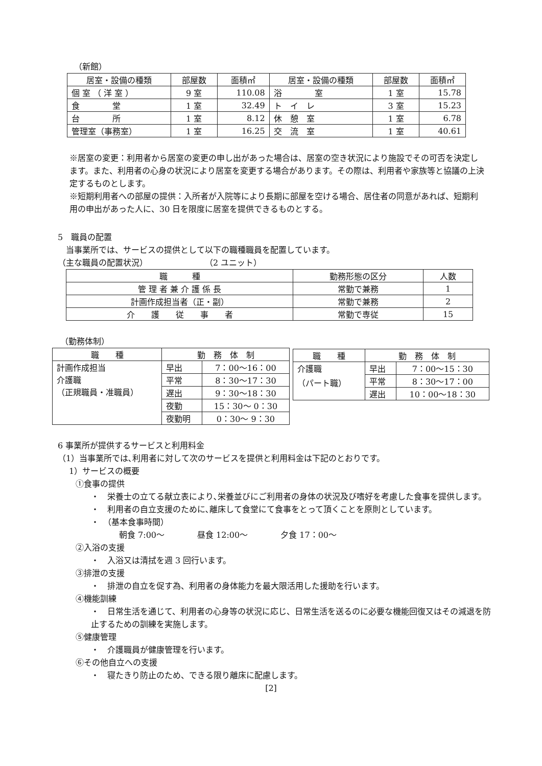（新館）
| 居室・設備の種類 | 部屋数 | 面積㎡ | 居室・設備の種類 | 部屋数 | 面積㎡ |
| --- | --- | --- | --- | --- | --- |
| 個 室 （ 洋 室 ） | 9 室 | 110.08 | 浴 室 | 1 室 | 15.78 |
| 食 堂 | 1 室 | 32.49 | ト イ レ | 3 室 | 15.23 |
| 台 所 | 1 室 | 8.12 | 休 憩 室 | 1 室 | 6.78 |
| 管理室（事務室） | 1 室 | 16.25 | 交 流 室 | 1 室 | 40.61 |
※居室の変更：利用者から居室の変更の申し出があった場合は、居室の空き状況により施設でその可否を決定します。また、利用者の心身の状況により居室を変更する場合があります。その際は、利用者や家族等と協議の上決定するものとします。
※短期利用者への部屋の提供：入所者が入院等により長期に部屋を空ける場合、居住者の同意があれば、短期利用の申出があった人に、30 日を限度に居室を提供できるものとする。
5　職員の配置
　当事業所では、サービスの提供として以下の職種職員を配置しています。
（主な職員の配置状況）　　　　　　　　（2 ユニット）
| 職 種 | 勤務形態の区分 | 人数 |
| --- | --- | --- |
| 管 理 者 兼 介 護 係 長 | 常勤で兼務 | 1 |
| 計画作成担当者（正・副） | 常勤で兼務 | 2 |
| 介 護 従 事 者 | 常勤で専従 | 15 |
（勤務体制）
| 職 種 | 勤 務 体 制 | |
| --- | --- | --- |
| 計画作成担当 介護職 （正規職員・准職員） | 早出 | 7：00～16：00 |
| | 平常 | 8：30～17：30 |
| | 遅出 | 9：30～18：30 |
| | 夜勤 | 15：30～ 0：30 |
| | 夜勤明 | 0：30～ 9：30 |
| 職 種 | 勤 務 体 制 | |
| --- | --- | --- |
| 介護職 （パート職） | 早出 | 7：00～15：30 |
| | 平常 | 8：30～17：00 |
| | 遅出 | 10：00～18：30 |
6 事業所が提供するサービスと利用料金
（1）当事業所では､利用者に対して次のサービスを提供と利用料金は下記のとおりです。
1）サービスの概要
①食事の提供
・　栄養士の立てる献立表により､栄養並びにご利用者の身体の状況及び嗜好を考慮した食事を提供します。
・　利用者の自立支援のために､離床して食堂にて食事をとって頂くことを原則としています。
・　（基本食事時間）
朝食 7:00～　　　　昼食 12:00～　　　　夕食 17：00～
②入浴の支援
・　入浴又は清拭を週 3 回行います。
③排泄の支援
・　排泄の自立を促す為、利用者の身体能力を最大限活用した援助を行います。
④機能訓練
・　日常生活を通じて、利用者の心身等の状況に応じ、日常生活を送るのに必要な機能回復又はその減退を防止するための訓練を実施します。
⑤健康管理
・　介護職員が健康管理を行います。
⑥その他自立への支援
・　寝たきり防止のため、できる限り離床に配慮します。
[2]